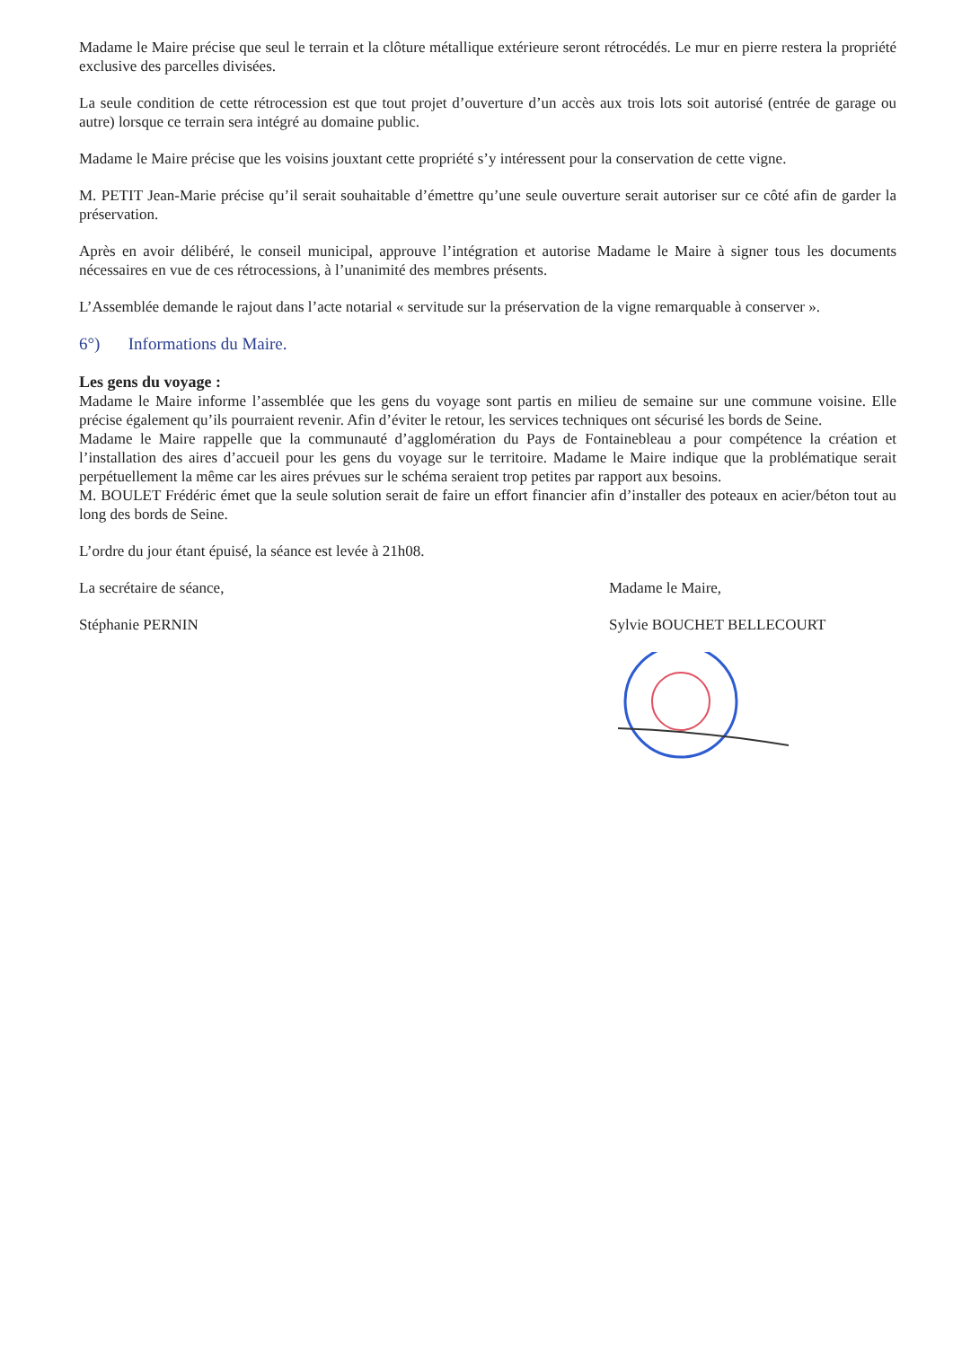Madame le Maire précise que seul le terrain et la clôture métallique extérieure seront rétrocédés. Le mur en pierre restera la propriété exclusive des parcelles divisées.
La seule condition de cette rétrocession est que tout projet d’ouverture d’un accès aux trois lots soit autorisé (entrée de garage ou autre) lorsque ce terrain sera intégré au domaine public.
Madame le Maire précise que les voisins jouxtant cette propriété s’y intéressent pour la conservation de cette vigne.
M. PETIT Jean-Marie précise qu’il serait souhaitable d’émettre qu’une seule ouverture serait autoriser sur ce côté afin de garder la préservation.
Après en avoir délibéré, le conseil municipal, approuve l’intégration et autorise Madame le Maire à signer tous les documents nécessaires en vue de ces rétrocessions, à l’unanimité des membres présents.
L’Assemblée demande le rajout dans l’acte notarial « servitude sur la préservation de la vigne remarquable à conserver ».
6°) Informations du Maire.
Les gens du voyage :
Madame le Maire informe l’assemblée que les gens du voyage sont partis en milieu de semaine sur une commune voisine. Elle précise également qu’ils pourraient revenir. Afin d’éviter le retour, les services techniques ont sécurisé les bords de Seine.
Madame le Maire rappelle que la communauté d’agglomération du Pays de Fontainebleau a pour compétence la création et l’installation des aires d’accueil pour les gens du voyage sur le territoire. Madame le Maire indique que la problématique serait perpétuellement la même car les aires prévues sur le schéma seraient trop petites par rapport aux besoins.
M. BOULET Frédéric émet que la seule solution serait de faire un effort financier afin d’installer des poteaux en acier/béton tout au long des bords de Seine.
L’ordre du jour étant épuisé, la séance est levée à 21h08.
La secrétaire de séance,
Stéphanie PERNIN
Madame le Maire,
Sylvie BOUCHET BELLECOURT